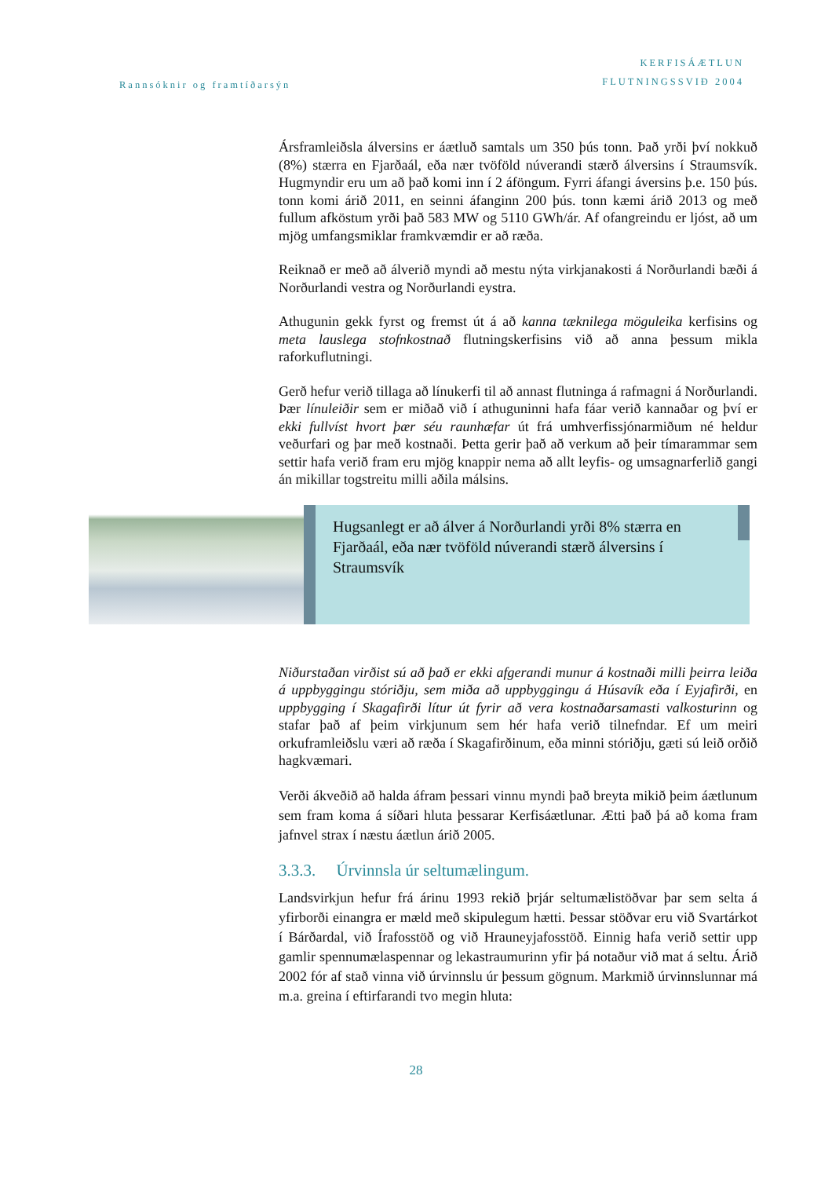Rannsóknir og framtíðarsýn
KERFISÁÆTLUN
FLUTNINGSSVIÐ 2004
Ársframleiðsla álversins er áætluð samtals um 350 þús tonn. Það yrði því nokkuð (8%) stærra en Fjarðaál, eða nær tvöföld núverandi stærð álversins í Straumsvík. Hugmyndir eru um að það komi inn í 2 áföngum. Fyrri áfangi áversins þ.e. 150 þús. tonn komi árið 2011, en seinni áfanginn 200 þús. tonn kæmi árið 2013 og með fullum afköstum yrði það 583 MW og 5110 GWh/ár. Af ofangreindu er ljóst, að um mjög umfangsmiklar framkvæmdir er að ræða.
Reiknað er með að álverið myndi að mestu nýta virkjanakosti á Norðurlandi bæði á Norðurlandi vestra og Norðurlandi eystra.
Athugunin gekk fyrst og fremst út á að kanna tæknilega möguleika kerfisins og meta lauslega stofnkostnað flutningskerfisins við að anna þessum mikla raforkuflutningi.
Gerð hefur verið tillaga að línukerfi til að annast flutninga á rafmagni á Norðurlandi. Þær línuleiðir sem er miðað við í athuguninni hafa fáar verið kannaðar og því er ekki fullvíst hvort þær séu raunhæfar út frá umhverfissjónarmiðum né heldur veðurfari og þar með kostnaði. Þetta gerir það að verkum að þeir tímarammar sem settir hafa verið fram eru mjög knappir nema að allt leyfis- og umsagnarferlið gangi án mikillar togstreitu milli aðila málsins.
Hugsanlegt er að álver á Norðurlandi yrði 8% stærra en Fjarðaál, eða nær tvöföld núverandi stærð álversins í Straumsvík
Niðurstaðan virðist sú að það er ekki afgerandi munur á kostnaði milli þeirra leiða á uppbyggingu stóriðju, sem miða að uppbyggingu á Húsavík eða í Eyjafirði, en uppbygging í Skagafirði lítur út fyrir að vera kostnaðarsamasti valkosturinn og stafar það af þeim virkjunum sem hér hafa verið tilnefndar. Ef um meiri orkuframleiðslu væri að ræða í Skagafirðinum, eða minni stóriðju, gæti sú leið orðið hagkvæmari.
Verði ákveðið að halda áfram þessari vinnu myndi það breyta mikið þeim áætlunum sem fram koma á síðari hluta þessarar Kerfisáætlunar. Ætti það þá að koma fram jafnvel strax í næstu áætlun árið 2005.
3.3.3. Úrvinnsla úr seltumælingum.
Landsvirkjun hefur frá árinu 1993 rekið þrjár seltumælistöðvar þar sem selta á yfirborði einangra er mæld með skipulegum hætti. Þessar stöðvar eru við Svartárkot í Bárðardal, við Írafosstöð og við Hrauneyjafosstöð. Einnig hafa verið settir upp gamlir spennumælaspennar og lekastraumurinn yfir þá notaður við mat á seltu. Árið 2002 fór af stað vinna við úrvinnslu úr þessum gögnum. Markmið úrvinnslunnar má m.a. greina í eftirfarandi tvo megin hluta:
28